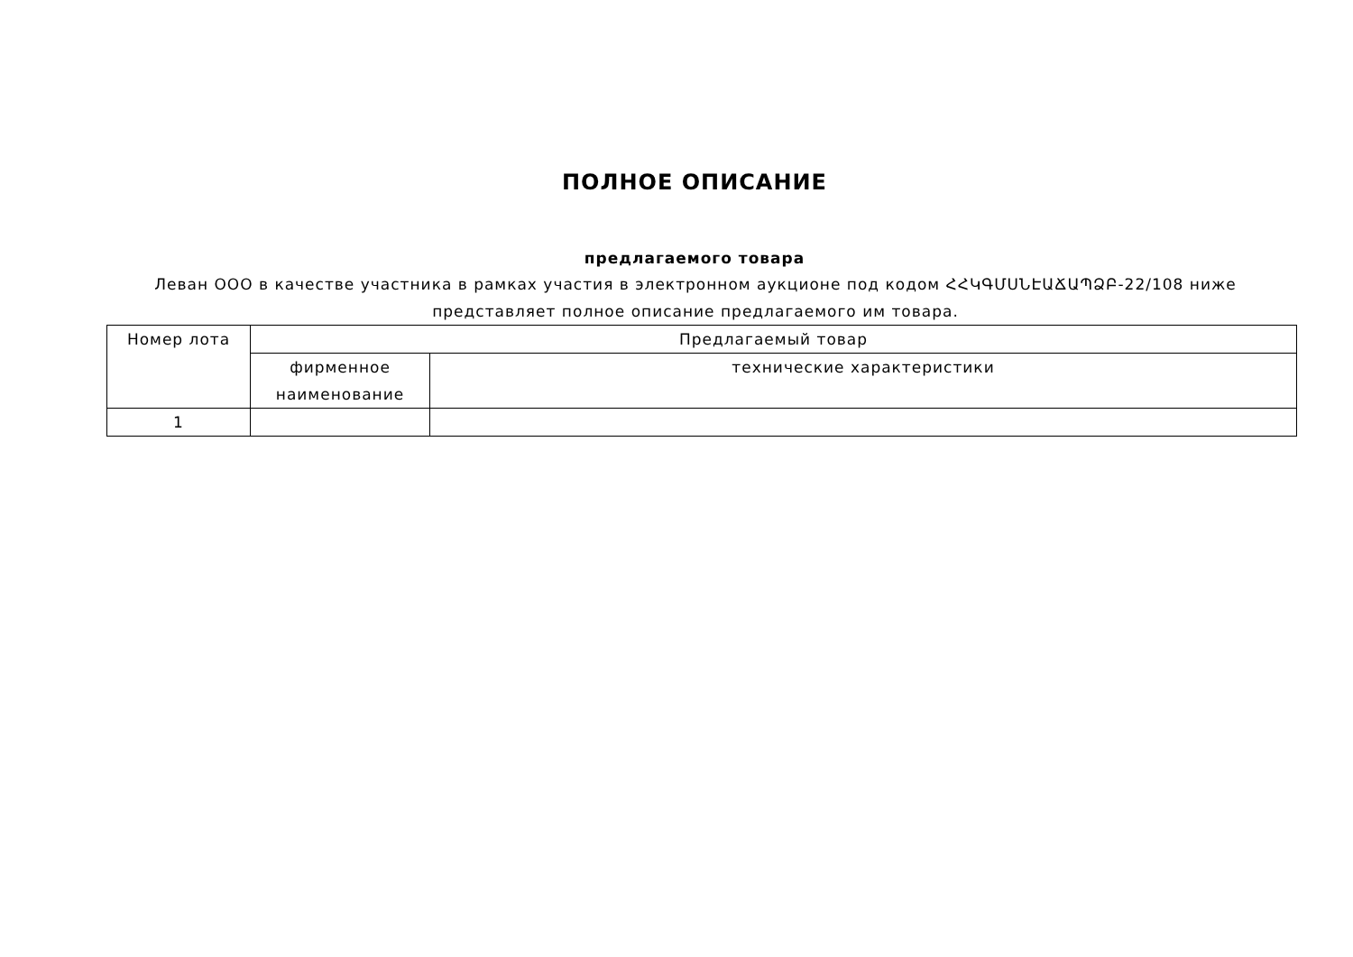ПОЛНОЕ ОПИСАНИЕ
предлагаемого товара
Леван ООО в качестве участника в рамках участия в электронном аукционе под кодом ՀՀԿԳՄՍՆԷԱՃԱՊՁԲ-22/108 ниже представляет полное описание предлагаемого им товара.
| Номер лота | Предлагаемый товар | |
| --- | --- | --- |
| | фирменное наименование | технические характеристики |
| 1 | | |